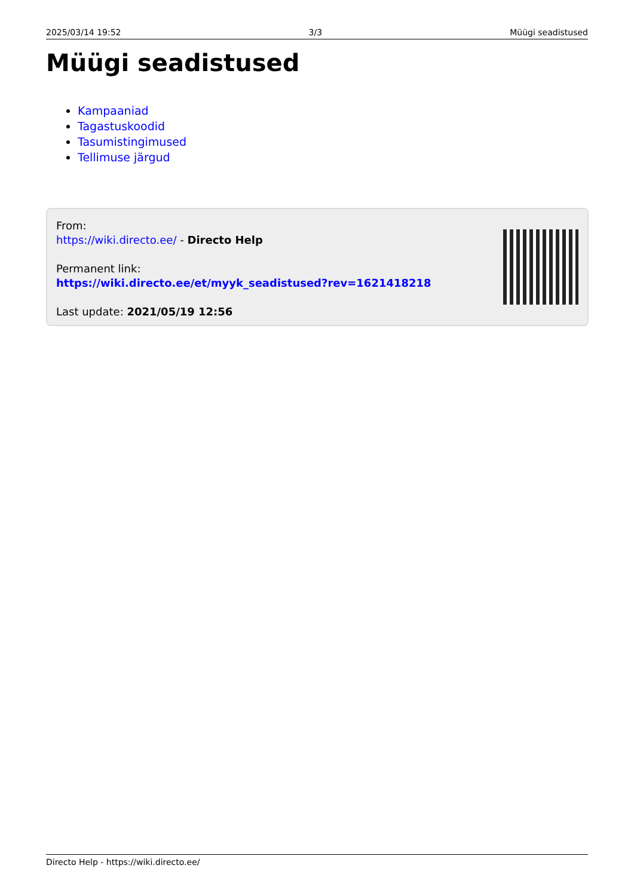2025/03/14 19:52 3/3 Müügi seadistused
Müügi seadistused
Kampaaniad
Tagastuskoodid
Tasumistingimused
Tellimuse järgud
From:
https://wiki.directo.ee/ - Directo Help
Permanent link:
https://wiki.directo.ee/et/myyk_seadistused?rev=1621418218
Last update: 2021/05/19 12:56
Directo Help - https://wiki.directo.ee/